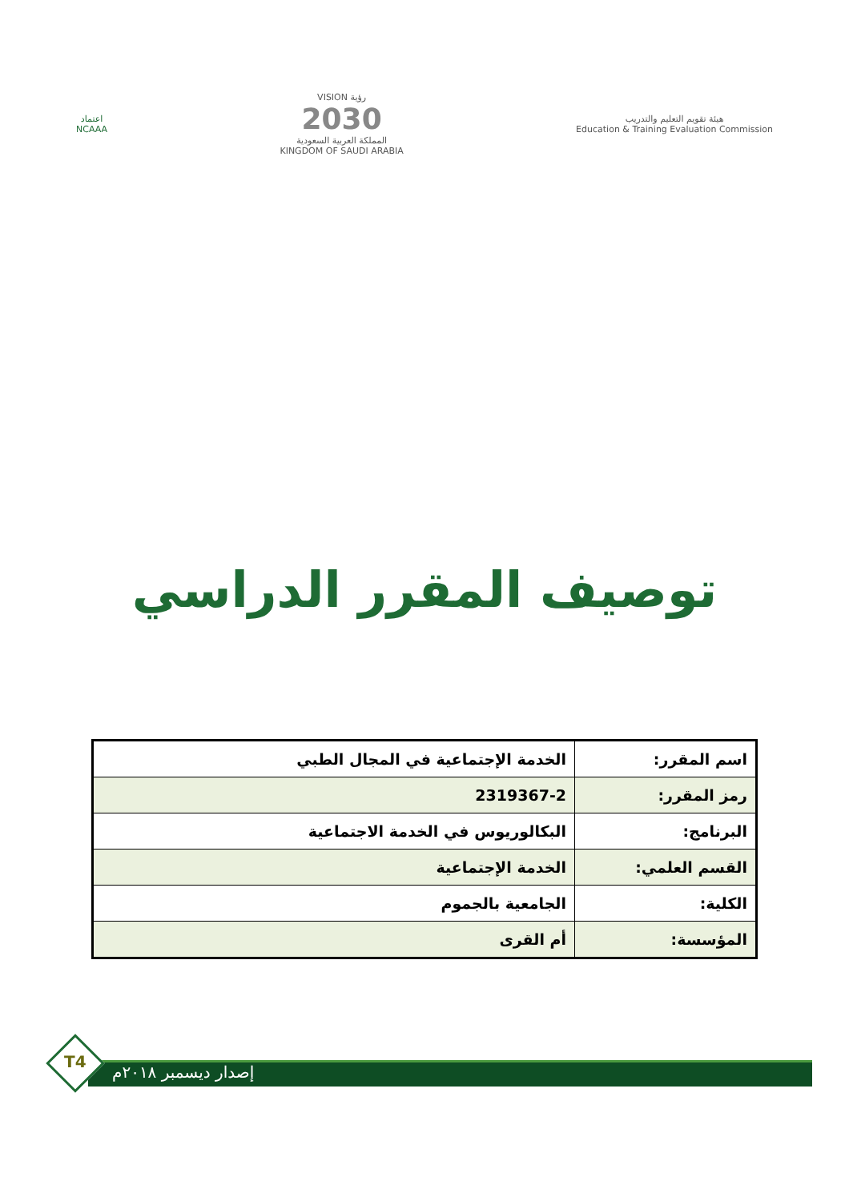اعتماد
NCAAA
VISION رؤية
2030
المملكة العربية السعودية
KINGDOM OF SAUDI ARABIA
هيئة تقويم التعليم والتدريب
Education & Training Evaluation Commission
توصيف المقرر الدراسي
| اسم المقرر: | الخدمة الإجتماعية في المجال الطبي |
| رمز المقرر: | 2319367-2 |
| البرنامج: | البكالوريوس في الخدمة الاجتماعية |
| القسم العلمي: | الخدمة الإجتماعية |
| الكلية: | الجامعية بالجموم |
| المؤسسة: | أم القرى |
T4
إصدار ديسمبر ٢٠١٨م